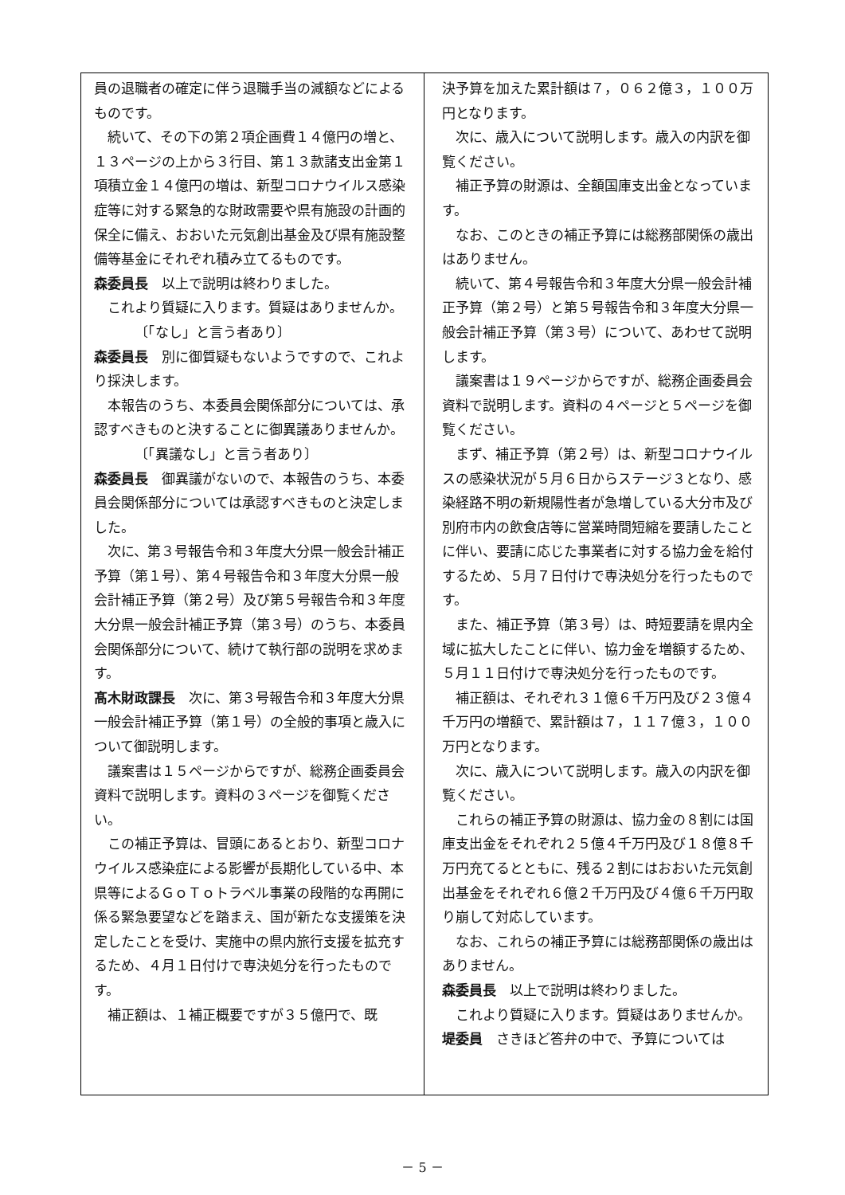員の退職者の確定に伴う退職手当の減額などによるものです。
続いて、その下の第２項企画費１４億円の増と、１３ページの上から３行目、第１３款諸支出金第１項積立金１４億円の増は、新型コロナウイルス感染症等に対する緊急的な財政需要や県有施設の計画的保全に備え、おおいた元気創出基金及び県有施設整備等基金にそれぞれ積み立てるものです。
森委員長　以上で説明は終わりました。
これより質疑に入ります。質疑はありませんか。
〔「なし」と言う者あり〕
森委員長　別に御質疑もないようですので、これより採決します。
本報告のうち、本委員会関係部分については、承認すべきものと決することに御異議ありませんか。
〔「異議なし」と言う者あり〕
森委員長　御異議がないので、本報告のうち、本委員会関係部分については承認すべきものと決定しました。
次に、第３号報告令和３年度大分県一般会計補正予算（第１号）、第４号報告令和３年度大分県一般会計補正予算（第２号）及び第５号報告令和３年度大分県一般会計補正予算（第３号）のうち、本委員会関係部分について、続けて執行部の説明を求めます。
髙木財政課長　次に、第３号報告令和３年度大分県一般会計補正予算（第１号）の全般的事項と歳入について御説明します。
議案書は１５ページからですが、総務企画委員会資料で説明します。資料の３ページを御覧ください。
この補正予算は、冒頭にあるとおり、新型コロナウイルス感染症による影響が長期化している中、本県等によるＧｏＴｏトラベル事業の段階的な再開に係る緊急要望などを踏まえ、国が新たな支援策を決定したことを受け、実施中の県内旅行支援を拡充するため、４月１日付けで専決処分を行ったものです。
補正額は、１補正概要ですが３５億円で、既
決予算を加えた累計額は７，０６２億３，１００万円となります。
次に、歳入について説明します。歳入の内訳を御覧ください。
補正予算の財源は、全額国庫支出金となっています。
なお、このときの補正予算には総務部関係の歳出はありません。
続いて、第４号報告令和３年度大分県一般会計補正予算（第２号）と第５号報告令和３年度大分県一般会計補正予算（第３号）について、あわせて説明します。
議案書は１９ページからですが、総務企画委員会資料で説明します。資料の４ページと５ページを御覧ください。
まず、補正予算（第２号）は、新型コロナウイルスの感染状況が５月６日からステージ３となり、感染経路不明の新規陽性者が急増している大分市及び別府市内の飲食店等に営業時間短縮を要請したことに伴い、要請に応じた事業者に対する協力金を給付するため、５月７日付けで専決処分を行ったものです。
また、補正予算（第３号）は、時短要請を県内全域に拡大したことに伴い、協力金を増額するため、５月１１日付けで専決処分を行ったものです。
補正額は、それぞれ３１億６千万円及び２３億４千万円の増額で、累計額は７，１１７億３，１００万円となります。
次に、歳入について説明します。歳入の内訳を御覧ください。
これらの補正予算の財源は、協力金の８割には国庫支出金をそれぞれ２５億４千万円及び１８億８千万円充てるとともに、残る２割にはおおいた元気創出基金をそれぞれ６億２千万円及び４億６千万円取り崩して対応しています。
なお、これらの補正予算には総務部関係の歳出はありません。
森委員長　以上で説明は終わりました。
これより質疑に入ります。質疑はありませんか。
堤委員　さきほど答弁の中で、予算については
－ 5 －